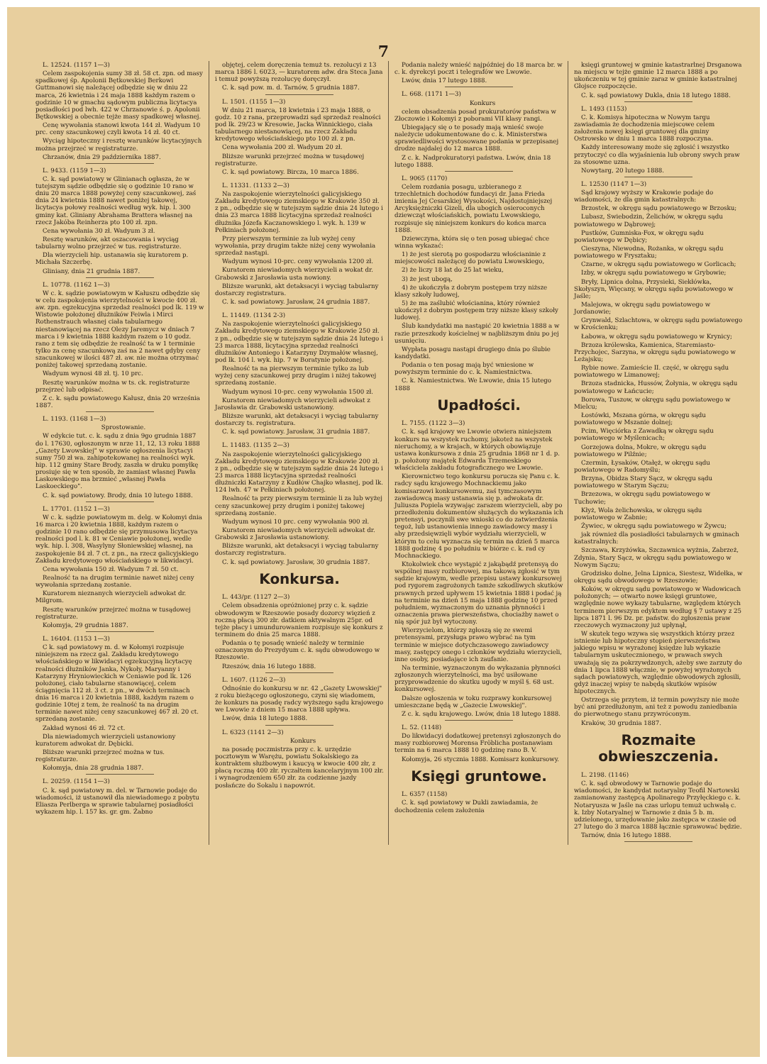7
L. 12524. (1157 1—3)
Celem zaspokojenia sumy 38 zł. 58 ct. zpn. od masy spadkowej śp. Apolonii Bętkowskiej Berkowi Guttmanowi się należącej odbędzie się w dniu 22 marca, 26 kwietnia i 24 maja 1888 każdym razem o godzinie 10 w gmachu sądowym publiczna licytacya posiadłości pod lwh. 422 w Chrzanowie ś. p. Apolonii Bętkowskiej a obecnie tejże masy spadkowej własnej.
Cenę wywołania stanowi kwota 144 zł. Wadyum 10 prc. ceny szacunkowej czyli kwota 14 zł. 40 ct.
Wyciąg hipoteczny i resztę warunków licytacyjnych można przejrzeć w registraturze.
Chrzanów, dnia 29 października 1887.
L. 9433. (1159 1—3)
C. k. sąd powiatowy w Glinianach ogłasza, że w tutejszym sądzie odbędzie się o godzinie 10 rano w dniu 20 marca 1888 powyżej ceny szacunkowej, zaś dnia 24 kwietnia 1888 nawet poniżej takowej, licytacya połowy realności według wyk. hip. l. 300 gminy kat. Gliniany Abrahama Brattera własnej na rzecz Jakóba Reinherza pto 100 zł. zpn.
Cena wywołania 30 zł. Wadyum 3 zł.
Resztę warunków, akt oszacowania i wyciąg tabularny wolno przejrzeć w tus. registraturze.
Dla wierzycieli hip. ustanawia się kuratorem p. Michała Szczerbę.
Gliniany, dnia 21 grudnia 1887.
L. 10778. (1162 1—3)
W c. k. sądzie powiatowym w Kałuszu odbędzie się w celu zaspokojenia wierzytelności w kwocie 400 zł. aw. zpn. egzekucyjna sprzedaż realności pod lk. 119 w Wistowie położonej dłużników Feiwla i Mirci Rothenstrauch własnej ciała tabularnego niestanowiącej na rzecz Olezy Jaremycz w dniach 7 marca i 9 kwietnia 1888 każdym razem o 10 godz. rano z tem się odbędzie że realność ta w 1 terminie tylko za cenę szacunkową zaś na 2 nawet gdyby ceny szacunkowej w ilości 487 zł. aw. nie można otrzymać poniżej takowej sprzedaną zostanie.
Wadyum wynosi 48 zł. tj. 10 prc.
Resztę warunków można w ts. ck. registraturze przejrzeć lub odpisać.
Z c. k. sądu powiatowego Kałusz, dnia 20 września 1887.
L. 1193. (1168 1—3)
Sprostowanie.
W edykcie tut. c. k. sądu z dnia 9go grudnia 1887 do l. 17630, ogłoszonym w nrze 11, 12, 13 roku 1888 „Gazety Lwowskiej" w sprawie ogłoszenia licytacyi sumy 750 zł wa. zahipotekowanej na realności wyk. hip. 112 gminy Stare Brody, zaszła w druku pomyłkę prosiuje się w ten sposób, że zamiast własnej Pawła Laskowskiego ma brzmieć „własnej Pawła Laskoeckiego".
C. k. sąd powiatowy. Brody, dnia 10 lutego 1888.
L. 17701. (1152 1—3)
W c. k. sądzie powiatowym m. delg. w Kołomyi dnia 16 marca i 20 kwietnia 1888, każdym razem o godzinie 10 rano odbędzie się przymusowa licytacya realności pod l. k. 81 w Ceniawie położonej, wedle wyk. hip. l. 308, Wasylyny Słoniewskiej własnej, na zaspokojenie 84 zł. 7 ct. z pn., na rzecz galicyjskiego Zakładu kredytowego włościańskiego w likwidacyi.
Cena wywołania 150 zł. Wadyum 7 zł. 50 ct.
Realność ta na drugim terminie nawet niżej ceny wywołania sprzedaną zostanie.
Kuratorem nieznanych wierzycieli adwokat dr. Milgrom.
Resztę warunków przejrzeć można w tusądowej registraturze.
Kołomyja, 29 grudnia 1887.
L. 16404. (1153 1—3)
C k. sąd powiatowy m. d. w Kołomyi rozpisuje niniejszem na rzecz gal. Zakładu kredytowego włościańskiego w likwidacyi egzekucyjną licytacyę realności dłużników Janka, Nykoły, Maryanny i Katarzyny Hryniowieckich w Ceniawie pod lk. 126 położonej, ciało tabularne stanowiącej, celem ściągnięcia 112 zł. 3 ct. z pn., w dwóch terminach dnia 16 marca i 20 kwietnia 1888, każdym razem o godzinie 10tej z tem, że realność ta na drugim terminie nawet niżej ceny szacunkowej 467 zł. 20 ct. sprzedaną zostanie.
Zakład wynosi 46 zł. 72 ct.
Dla niewiadomych wierzycieli ustanowiony kuratorem adwokat dr. Dębicki.
Bliższe warunki przejrzeć można w tus. registraturze.
Kołomyja, dnia 28 grudnia 1887.
L. 20259. (1154 1—3)
C. k. sąd powiatowy m. del. w Tarnowie podaje do wiadomości, iż ustanowił dla niewiadomego z pobytu Eliasza Perlberga w sprawie tabularnej posiadłości wykazem hip. l. 157 ks. gr. gm. Żabno
objętej, celem doręczenia temuż ts. rezolucyi z 13 marca 1886 l. 6023, — kuratorem adw. dra Steca Jana i temuż powyższą rezolucyę doręczył.
C. k. sąd pow. m. d. Tarnów, 5 grudnia 1887.
L. 1501. (1155 1—3)
W dniu 21 marca, 18 kwietnia i 23 maja 1888, o godz. 10 z rana, przeprowadzi sąd sprzedaż realności pod lk. 29/23 w Kresowie, Jacka Winnickiego, ciała tabularnego niestanowiącej, na rzecz Zakładu kredytowego włościańskiego pto 100 zł. z pn.
Cena wywołania 200 zł. Wadyum 20 zł.
Bliższe warunki przejrzeć można w tusądowej registraturze.
C. k. sąd powiatowy. Bircza, 10 marca 1886.
L. 11331. (1133 2—3)
Na zaspokojenie wierzytelności galicyjskiego Zakładu kredytowego ziemskiego w Krakowie 350 zł. z pn., odbędzie się w tutejszym sądzie dnia 24 lutego i dnia 23 marca 1888 licytacyjna sprzedaż realności dłużnika Józefa Kaczanowskiego l. wyk. h. 139 w Pełkiniach położonej.
Przy pierwszym terminie za lub wyżej ceny wywołania, przy drugim także niżej ceny wywołania sprzedaż nastąpi.
Wadyum wynosi 10-prc. ceny wywołania 1200 zł.
Kuratorem niewiadomych wierzycieli a wokat dr. Grabowski z Jarosławia usta nowiony.
Bliższe warunki, akt detaksacyi i wyciąg tabularny dostarczy registratura.
C. k. sad powiatowy. Jarosław, 24 grudnia 1887.
L. 11449. (1134 2-3)
Na zaspokojenie wierzytelności galicyjskiego Zakładu kredytowego ziemskiego w Krakowie 250 zł. z pn., odbędzie się w tutejszym sądzie dnia 24 lutego i 23 marca 1888, licytacyjna sprzedaż realności dłużników Antoniego i Katarzyny Dzymałów własnej, pod lk. 104 l. wyk. hip. 7 w Boratynie położonej.
Realność ta na pierwszym terminie tylko za lub wyżej ceny szacunkowej przy drugim i niżej takowej sprzedaną zostanie.
Wadyum wynosi 10-prc. ceny wywołania 1500 zł.
Kuratorem niewiadomych wierzycieli adwokat z Jarosławia dr. Grabowski ustanowiony.
Bliższe warunki, akt detaksacyi i wyciąg tabularny dostarczy ts. registratura.
C. k. sąd powiatowy. Jarosław, 31 grudnia 1887.
L. 11483. (1135 2—3)
Na zaspokojenie wierzytelności galicyjskiego Zakładu kredytowego ziemskiego w Krakowie 200 zł. z pn., odbędzie się w tutejszym sądzie dnia 24 lutego i 23 marca 1888 licytacyjna sprzedaż realności dłużniczki Katarzyny z Kudłów Chajko własnej, pod lk. 124 lwh. 47 w Pełkiniach położonej.
Realność ta przy pierwszym terminie li za lub wyżej ceny szacunkowej przy drugim i poniżej takowej sprzedaną zostanie.
Wadyum wynosi 10 prc. ceny wywołania 900 zł.
Kuratorem niewiadomych wierzycieli adwokat dr. Grabowski z Jarosławia ustanowiony.
Bliższe warunki, akt detaksacyi i wyciąg tabularny dostarczy registratura.
C. k. sąd powiatowy. Jarosław, 30 grudnia 1887.
Konkursa.
L. 443/pr. (1127 2—3)
Celem obsadzenia opróżnionej przy c. k. sądzie obwodowym w Rzeszowie posady dozorcy więzień z roczną płacą 300 złr. datkiem aktywalnym 25pr. od tejże płacy i umundurowaniem rozpisuje się konkurs z terminem do dnia 25 marca 1888.
Podania o tę posadę wnieść należy w terminie oznaczonym do Prezydyum c. k. sądu obwodowego w Rzeszowie.
Rzeszów, dnia 16 lutego 1888.
L. 1607. (1126 2—3)
Odnośnie do konkursu w nr. 42 „Gazety Lwowskiej" z roku bieżącego ogłoszonego, czyni się wiadomem, że konkurs na posadę radcy wyższego sądu krajowego we Lwowie z dniem 15 marca 1888 upływa.
Lwów, dnia 18 lutego 1888.
L. 6323 (1141 2—3)
Konkurs
na posadę poczmistrza przy c. k. urzędzie pocztowym w Warężu, powiatu Sokalskiego za kontraktem służbowym i kaucyą w kwocie 400 złr, z płacą roczną 400 złr. ryczałtem kancelaryjnym 100 złr. i wynagrodzeniem 650 złr. za codzienne jazdy posłańcze do Sokalu i napowrót.
Podania należy wnieść najpóźniej do 18 marca br. w c. k. dyrekcyi poczt i telegrafów we Lwowie.
Lwów, dnia 17 lutego 1888.
L. 668. (1171 1—3)
Konkurs
celem obsadzenia posad prokuratorów państwa w Złoczowie i Kołomyi z poborami VII klasy rangi.
Ubiegający się o te posady mają wnieść swoje należycie udokumentowane do c. k. Ministerstwa sprawiedliwości wystosowane podania w przepisanej drodze najdalej do 12 marca 1888.
Z c. k. Nadprokuratoryi państwa. Lwów, dnia 18 lutego 1888.
L. 9065 (1170)
Celem rozdania posagu, uzbieranego z trzechletnich dochodów fundacyi dr. Jana Frieda imienia Jej Cesarskiej Wysokości, Najdostojniejszej Arcyksiężniczki Gizeli, dla ubogich osieroconych dziewcząt włościańskich, powiatu Lwowskiego, rozpisuje się niniejszem konkurs do końca marca 1888.
Dziewczyna, która się o ten posag ubiegać chce winna wykazać:
1) że jest sierotą po gospodarzu włościaninie z miejscowości należącej do powiatu Lwowskiego,
2) że liczy 18 lat do 25 lat wieku,
3) że jest ubogą,
4) że ukończyła z dobrym postępem trzy niższe klasy szkoły ludowej,
5) że ma zaślubić włościanina, który również ukończył z dobrym postępem trzy niższe klasy szkoły ludowej.
Ślub kandydatki ma nastąpić 20 kwietnia 1888 a w razie przeszkody kościelnej w najbliższym dniu po jej usunięciu.
Wypłata posagu nastąpi drugiego dnia po ślubie kandydatki.
Podania o ten posag mają być wniesione w powyższym terminie do c. k. Namiestnictwa.
C. k. Namiestnictwa. We Lwowie, dnia 15 lutego 1888
Upadłości.
L. 7155. (1122 3—3)
C. k. sąd krajowy we Lwowie otwiera niniejszem konkurs na wszystek ruchomy, jakoteż na wszystek nieruchomy, a w krajach, w których obowiązuje ustawa konkursowa z dnia 25 grudnia 1868 nr 1 d. p. p. położony majątek Edwarda Trzemeskiego właściciela zakładu fotograficznego we Lwowie.
Kierownictwo tego konkursu porucza się Panu c. k. radcy sądu krajowego Mochnackiemu jako komisarzowi konkursowemu, zaś tymczasowym zawiadowcą masy ustanawia się p. adwokata dr. Juliusza Popiela wzywając zarazem wierzycieli, aby po przedłożeniu dokumentów służących do wykazania ich pretensyi, poczynili swe wnioski co do zatwierdzenia tegoż, lub ustanowienia innego zawiadowcy masy i aby przedsięwzięli wybór wydziału wierzycieli, w którym to celu wyznacza się termin na dzień 5 marca 1888 godzinę 4 po południu w biórze c. k. rad cy Mochnackiego.
Ktokolwiek chce wystąpić z jakąbądź pretensyą do wspólnej masy rozbiorowej, ma takową zgłosić w tym sądzie krajowym, wedle przepisu ustawy konkursowej pod rygorem zagrożonych tamże szkodliwych skutków prawnych przed upływem 15 kwietnia 1888 i podać ją na terminie na dzień 15 maja 1888 godzinę 10 przed południem, wyznaczonym do uznania płynności i oznaczenia prawa pierwszeństwa, chociażby nawet o nią spór już był wytoczony.
Wierzycielom, którzy zgłoszą się ze swemi pretensyami, przysługa prawo wybrać na tym terminie w miejsce dotychczasowego zawiadowcy masy, zastępcy onego i członków wydziału wierzycieli, inne osoby, posiadające ich zaufanie.
Na terminie, wyznaczonym do wykazania płynności zgłoszonych wierzytelności, ma być usiłowane przyprowadzenie do skutku ugody w myśl §. 68 ust. konkursowej.
Dalsze ogłoszenia w toku rozprawy konkursowej umieszczane będą w „Gazecie Lwowskiej".
Z c. k. sądu krajowego. Lwów, dnia 18 lutego 1888.
L. 52. (1148)
Do likwidacyi dodatkowej pretensyi zgłoszonych do masy rozbiorowej Morensa Fröblicha postanawiam termin na 6 marca 1888 10 godzinę rano B. V.
Kołomyja, 26 stycznia 1888. Komisarz konkursowy.
Księgi gruntowe.
L. 6357 (1158)
C. k. sąd powiatowy w Dukli zawiadamia, że dochodzenia celem założenia
księgi gruntowej w gminie katastrarlnej Drsganowa na miejscu w tejże gminie 12 marca 1888 a po ukończeniu w tej gminie zaraz w gminie katastralnej Głojsce rozpoczęcie.
C. k. sąd powiatowy Dukla, dnia 18 lutego 1888.
L. 1493 (1153)
C. k. Komisya hipoteczna w Nowym targu zawiadamia że dochodzenia miejscowe celem założenia nowej księgi gruntowej dla gminy Ostrowsko w dniu 1 marca 1888 rozpoczyna.
Każdy interesowany może się zgłosić i wszystko przytoczyć co dla wyjaśnienia lub obrony swych praw za stosowne uzna.
Nowytarg, 20 lutego 1888.
L. 12530 (1147 1—3)
Sąd krajowy wyższy w Krakowie podaje do wiadomości, że dla gmin katastralnych:
Brzostek, w okręgu sądu powiatowego w Brzosku;
Lubasz, Swiebodzin, Żelichów, w okręgu sądu powiatowego w Dąbrowej;
Pustków, Gumniska-Fox, w okręgu sądu powiatowego w Dębicy;
Cieszyna, Niewodna, Rożanka, w okręgu sądu powiatowego w Frysztaku;
Czarne, w okręgu sądu powiatowego w Gorlicach;
Izby, w okręgu sądu powiatowego w Grybowie;
Bryły, Lipnica dolna, Przysieki, Siekłówka, Skołyszyn, Więcany, w okręgu sądu powiatowego w Jaśle;
Malejowa, w okręgu sądu powiatowego w Jordanowie;
Grynwald, Szlachtowa, w okręgu sądu powiatowego w Krościenku;
Łabowa, w okręgu sądu powiatowego w Krynicy;
Brzoza królewska, Kamienica, Staremiasto-Przychojec, Sarzyna, w okręgu sądu powiatowego w Leżajsku;
Rybie nowe. Zamieście II. część, w okręgu sądu powiatowego w Limanowej;
Brzoza stadnicka, Hussów, Żołynia, w okręgu sądu powiatowego w Łańcucie;
Borowa, Tuszow, w okręgu sądu powiatowego w Mielcu;
Łostówki, Mszana górna, w okręgu sądu powiatowego w Mszanie dolnej;
Pcim, Więciórka z Zawadką w okręgu sądu powiatowego w Myślenicach;
Gorzejowa dolna, Mokre, w okręgu sądu powiatowego w Pilźnie;
Czermin, Łysaków, Otałęż, w okręgu sądu powiatowego w Radomyślu;
Brzyna, Obidza Stary Sącz, w okręgu sądu powiatowego w Starym Sączu;
Brzezowa, w okręgu sądu powiatowego w Tuchowie;
Kłyż, Wola żelichowska, w okręgu sądu powiatowego w Zabnie;
Żywiec, w okręgu sądu powiatowego w Żywcu;
jak również dla posiadłości tabularnych w gminach katastralnych:
Szczawa, Krzyżówka, Szczawnica wyżnia, Zabrzeż, Zdynia, Stary Sącz, w okręgu sądu powiatowego w Nowym Sączu;
Grodzisko dolne, Jelna Lipnica, Siestesz, Widełka, w okręgu sądu obwodowego w Rzeszowie;
Koków, w okręgu sądu powiatowego w Wadowicach położonych; — otwarto nowe księgi gruntowe, względnie nowe wykazy tabularne, względem których terminem pierwszym edyktem według § 7 ustawy z 25 lipca 1871 l. 96 Dz. pr. państw. do zgłoszenia praw rzeczowych wyznaczony już upłynął,
W skutek tego wzywa się wszystkich którzy przez istnienie lub hipoteczny stopień pierwszeństwa jakiego wpisu w wyrażonej księdze lub wykazie tabularnym uskutecznionego, w prawach swych uważają się za pokrzywdzonych, ażeby swe zarzuty do dnia 1 lipca 1888 włącznie, w powyżej wyrażonych sądach powiatowych, względnie obwodowych zgłosili, gdyż inaczej wpisy te nabędą skutków wpisów hipotecznych.
Ostrzega się przytem, iż termin powyższy nie może być ani przedłużonym, ani też z powodu zaniedbania do pierwotnego stanu przywróconym.
Kraków, 30 grudnia 1887.
Rozmaite obwieszczenia.
L. 2198. (1146)
C. k. sąd obwodowy w Tarnowie podaje do wiadomości, że kandydat notaryalny Teofil Nartowski zamianowany zastępcą Apolinarego Przyłęckiego c. k. Notaryusza w Jaśle na czas urlopu temuż uchwałą c. k. Izby Notaryalnej w Tarnowie z dnia 5 b. m. udzielonego, urzędowanie jako zastępca w czasie od 27 lutego do 3 marca 1888 łącznie sprawować będzie.
Tarnów, dnia 16 lutego 1888.